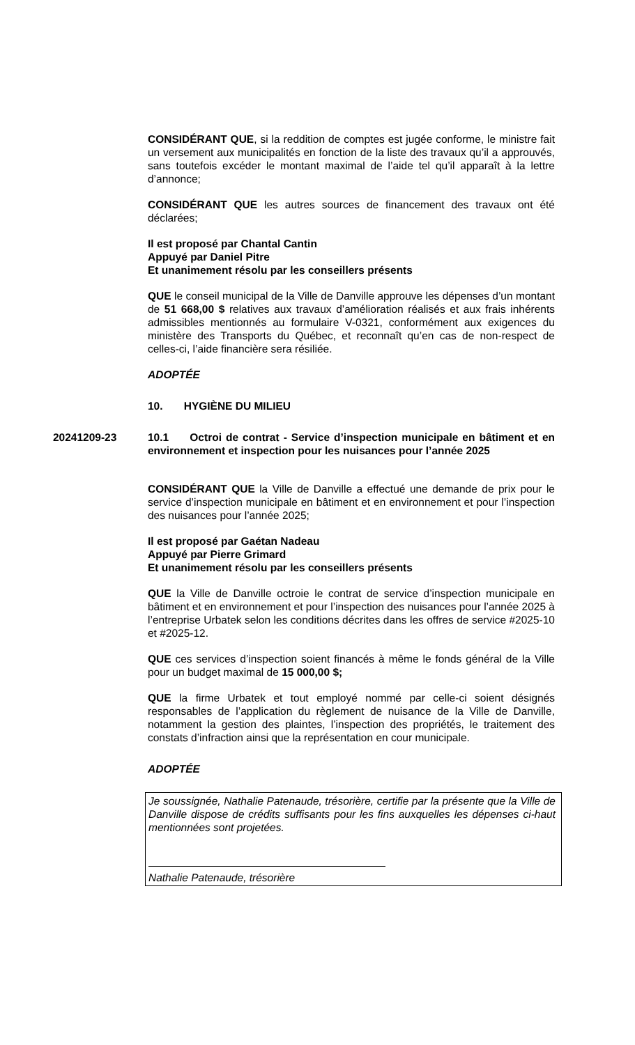CONSIDÉRANT QUE, si la reddition de comptes est jugée conforme, le ministre fait un versement aux municipalités en fonction de la liste des travaux qu’il a approuvés, sans toutefois excéder le montant maximal de l’aide tel qu’il apparaît à la lettre d’annonce;
CONSIDÉRANT QUE les autres sources de financement des travaux ont été déclarées;
Il est proposé par Chantal Cantin
Appuyé par Daniel Pitre
Et unanimement résolu par les conseillers présents
QUE le conseil municipal de la Ville de Danville approuve les dépenses d’un montant de 51 668,00 $ relatives aux travaux d’amélioration réalisés et aux frais inhérents admissibles mentionnés au formulaire V-0321, conformément aux exigences du ministère des Transports du Québec, et reconnaît qu’en cas de non-respect de celles-ci, l’aide financière sera résiliée.
ADOPTÉE
10. HYGIÈNE DU MILIEU
20241209-23
10.1 Octroi de contrat - Service d’inspection municipale en bâtiment et en environnement et inspection pour les nuisances pour l’année 2025
CONSIDÉRANT QUE la Ville de Danville a effectué une demande de prix pour le service d’inspection municipale en bâtiment et en environnement et pour l’inspection des nuisances pour l’année 2025;
Il est proposé par Gaétan Nadeau
Appuyé par Pierre Grimard
Et unanimement résolu par les conseillers présents
QUE la Ville de Danville octroie le contrat de service d’inspection municipale en bâtiment et en environnement et pour l’inspection des nuisances pour l’année 2025 à l’entreprise Urbatek selon les conditions décrites dans les offres de service #2025-10 et #2025-12.
QUE ces services d’inspection soient financés à même le fonds général de la Ville pour un budget maximal de 15 000,00 $;
QUE la firme Urbatek et tout employé nommé par celle-ci soient désignés responsables de l’application du règlement de nuisance de la Ville de Danville, notamment la gestion des plaintes, l’inspection des propriétés, le traitement des constats d’infraction ainsi que la représentation en cour municipale.
ADOPTÉE
Je soussignée, Nathalie Patenaude, trésorière, certifie par la présente que la Ville de Danville dispose de crédits suffisants pour les fins auxquelles les dépenses ci-haut mentionnées sont projetées.
Nathalie Patenaude, trésorière